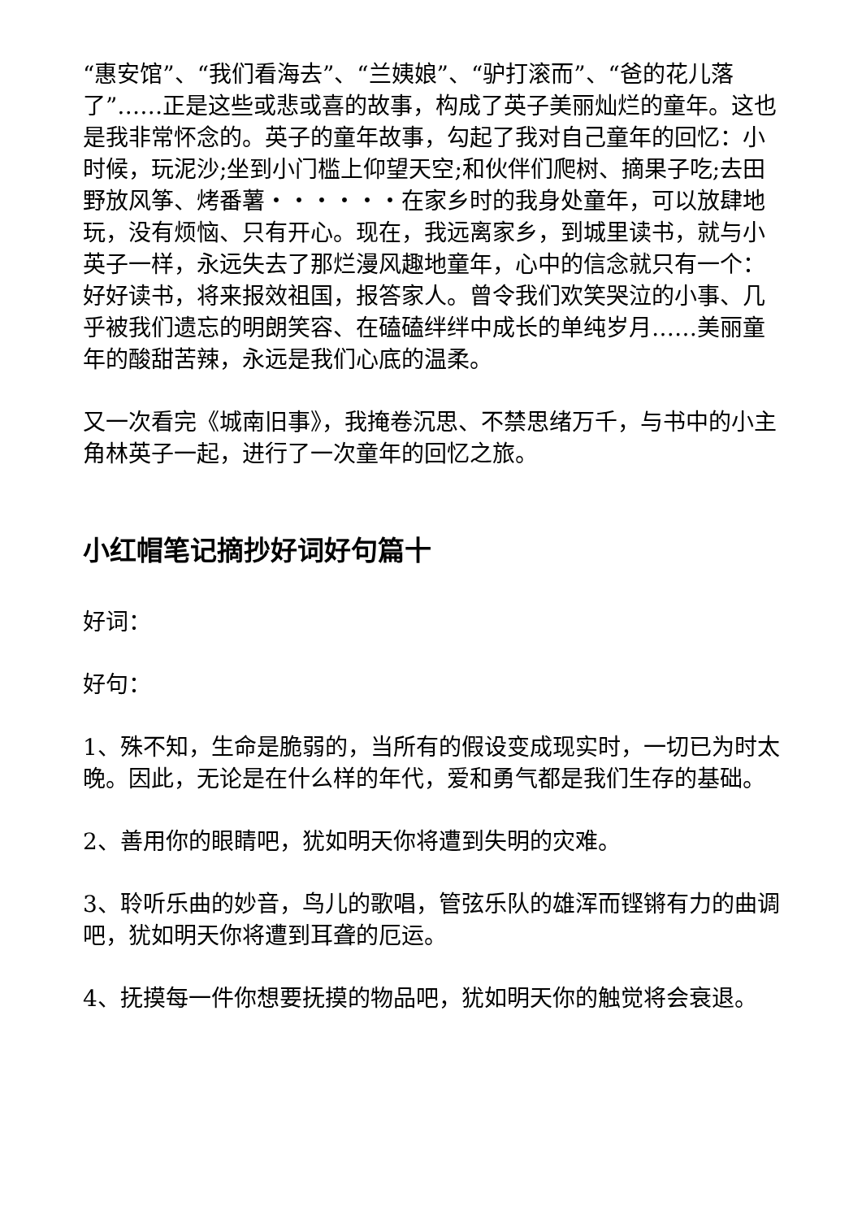“惠安馆”、“我们看海去”、“兰姨娘”、“驴打滚而”、“爸的花儿落了”……正是这些或悲或喜的故事，构成了英子美丽灿烂的童年。这也是我非常怀念的。英子的童年故事，勾起了我对自己童年的回忆：小时候，玩泥沙;坐到小门槛上仰望天空;和伙伴们爬树、摘果子吃;去田野放风筝、烤番薯・・・・・・在家乡时的我身处童年，可以放肆地玩，没有烦恼、只有开心。现在，我远离家乡，到城里读书，就与小英子一样，永远失去了那烂漫风趣地童年，心中的信念就只有一个：好好读书，将来报效祖国，报答家人。曾令我们欢笑哭泣的小事、几乎被我们遗忘的明朗笑容、在磕磕绊绊中成长的单纯岁月……美丽童年的酸甜苦辣，永远是我们心底的温柔。
又一次看完《城南旧事》，我掩卷沉思、不禁思绪万千，与书中的小主角林英子一起，进行了一次童年的回忆之旅。
小红帽笔记摘抄好词好句篇十
好词：
好句：
1、殊不知，生命是脆弱的，当所有的假设变成现实时，一切已为时太晚。因此，无论是在什么样的年代，爱和勇气都是我们生存的基础。
2、善用你的眼睛吧，犹如明天你将遭到失明的灾难。
3、聆听乐曲的妙音，鸟儿的歌唱，管弦乐队的雄浑而铿锵有力的曲调吧，犹如明天你将遭到耳聋的厄运。
4、抚摸每一件你想要抚摸的物品吧，犹如明天你的触觉将会衰退。